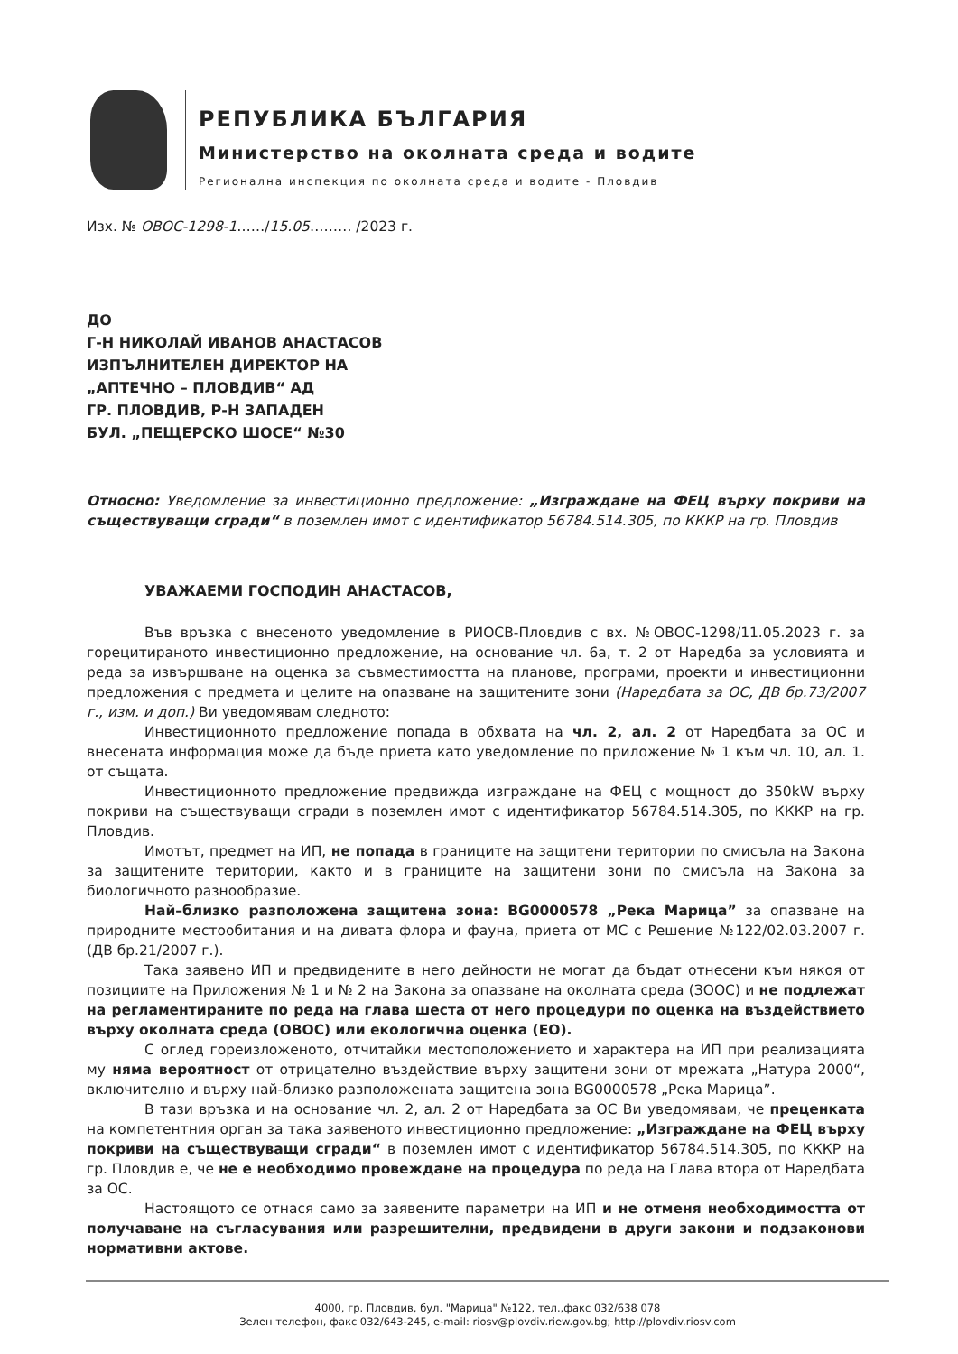РЕПУБЛИКА БЪЛГАРИЯ
Министерство на околната среда и водите
Регионална инспекция по околната среда и водите - Пловдив
Изх. № ОВОС-1298-1……/15.05……… /2023 г.
ДО
Г-Н НИКОЛАЙ ИВАНОВ АНАСТАСОВ
ИЗПЪЛНИТЕЛЕН ДИРЕКТОР НА
„АПТЕЧНО – ПЛОВДИВ“ АД
ГР. ПЛОВДИВ, Р-Н ЗАПАДЕН
БУЛ. „ПЕЩЕРСКО ШОСЕ“ №30
Относно: Уведомление за инвестиционно предложение: „Изграждане на ФЕЦ върху покриви на съществуващи сгради“ в поземлен имот с идентификатор 56784.514.305, по КККР на гр. Пловдив
УВАЖАЕМИ ГОСПОДИН АНАСТАСОВ,
Във връзка с внесеното уведомление в РИОСВ-Пловдив с вх. №ОВОС-1298/11.05.2023 г. за горецитираното инвестиционно предложение, на основание чл. 6а, т. 2 от Наредба за условията и реда за извършване на оценка за съвместимостта на планове, програми, проекти и инвестиционни предложения с предмета и целите на опазване на защитените зони (Наредбата за ОС, ДВ бр.73/2007 г., изм. и доп.) Ви уведомявам следното:
Инвестиционното предложение попада в обхвата на чл. 2, ал. 2 от Наредбата за ОС и внесената информация може да бъде приета като уведомление по приложение № 1 към чл. 10, ал. 1. от същата.
Инвестиционното предложение предвижда изграждане на ФЕЦ с мощност до 350kW върху покриви на съществуващи сгради в поземлен имот с идентификатор 56784.514.305, по КККР на гр. Пловдив.
Имотът, предмет на ИП, не попада в границите на защитени територии по смисъла на Закона за защитените територии, както и в границите на защитени зони по смисъла на Закона за биологичното разнообразие.
Най–близко разположена защитена зона: BG0000578 „Река Марица” за опазване на природните местообитания и на дивата флора и фауна, приета от МС с Решение №122/02.03.2007 г. (ДВ бр.21/2007 г.).
Така заявено ИП и предвидените в него дейности не могат да бъдат отнесени към някоя от позициите на Приложения № 1 и № 2 на Закона за опазване на околната среда (ЗООС) и не подлежат на регламентираните по реда на глава шеста от него процедури по оценка на въздействието върху околната среда (ОВОС) или екологична оценка (ЕО).
С оглед гореизложеното, отчитайки местоположението и характера на ИП при реализацията му няма вероятност от отрицателно въздействие върху защитени зони от мрежата „Натура 2000“, включително и върху най-близко разположената защитена зона BG0000578 „Река Марица”.
В тази връзка и на основание чл. 2, ал. 2 от Наредбата за ОС Ви уведомявам, че преценката на компетентния орган за така заявеното инвестиционно предложение: „Изграждане на ФЕЦ върху покриви на съществуващи сгради“ в поземлен имот с идентификатор 56784.514.305, по КККР на гр. Пловдив е, че не е необходимо провеждане на процедура по реда на Глава втора от Наредбата за ОС.
Настоящото се отнася само за заявените параметри на ИП и не отменя необходимостта от получаване на съгласувания или разрешителни, предвидени в други закони и подзаконови нормативни актове.
4000, гр. Пловдив, бул. "Марица" №122, тел.,факс 032/638 078
Зелен телефон, факс 032/643-245, e-mail: riosv@plovdiv.riew.gov.bg; http://plovdiv.riosv.com